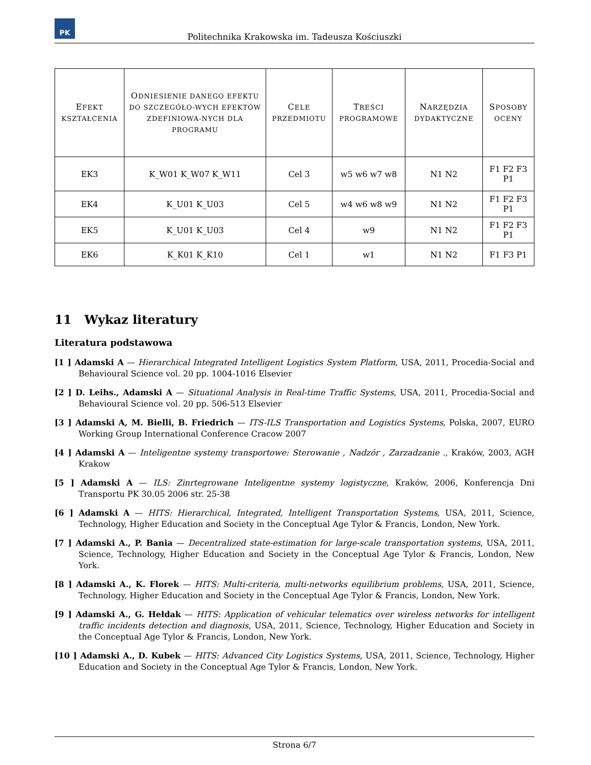PK
Politechnika Krakowska im. Tadeusza Kościuszki
| E FEKT KSZTAŁCENIA | O DNIESIENIE DANEGO EFEKTU DO SZCZEGÓŁO-WYCH EFEKTÓW ZDEFINIOWA-NYCH DLA PROGRAMU | C ELE PRZEDMIOTU | T REŚCI PROGRAMOWE | N ARZĘDZIA DYDAKTYCZNE | S POSOBY OCENY |
| --- | --- | --- | --- | --- | --- |
| EK3 | K_W01 K_W07 K_W11 | Cel 3 | w5 w6 w7 w8 | N1 N2 | F1 F2 F3 P1 |
| EK4 | K_U01 K_U03 | Cel 5 | w4 w6 w8 w9 | N1 N2 | F1 F2 F3 P1 |
| EK5 | K_U01 K_U03 | Cel 4 | w9 | N1 N2 | F1 F2 F3 P1 |
| EK6 | K_K01 K_K10 | Cel 1 | w1 | N1 N2 | F1 F3 P1 |
11 Wykaz literatury
Literatura podstawowa
[1 ] Adamski A — Hierarchical Integrated Intelligent Logistics System Platform, USA, 2011, Procedia-Social and Behavioural Science vol. 20 pp. 1004-1016 Elsevier
[2 ] D. Leihs., Adamski A — Situational Analysis in Real-time Traffic Systems, USA, 2011, Procedia-Social and Behavioural Science vol. 20 pp. 506-513 Elsevier
[3 ] Adamski A, M. Bielli, B. Friedrich — ITS-ILS Transportation and Logistics Systems, Polska, 2007, EURO Working Group International Conference Cracow 2007
[4 ] Adamski A — Inteligentne systemy transportowe: Sterowanie , Nadzór , Zarzadzanie ., Kraków, 2003, AGH Krakow
[5 ] Adamski A — ILS: Zinrtegrowane Inteligentne systemy logistyczne, Kraków, 2006, Konferencja Dni Transportu PK 30.05 2006 str. 25-38
[6 ] Adamski A — HITS: Hierarchical, Integrated, Intelligent Transportation Systems, USA, 2011, Science, Technology, Higher Education and Society in the Conceptual Age Tylor & Francis, London, New York.
[7 ] Adamski A., P. Bania — Decentralized state-estimation for large-scale transportation systems, USA, 2011, Science, Technology, Higher Education and Society in the Conceptual Age Tylor & Francis, London, New York.
[8 ] Adamski A., K. Florek — HITS: Multi-criteria, multi-networks equilibrium problems, USA, 2011, Science, Technology, Higher Education and Society in the Conceptual Age Tylor & Francis, London, New York.
[9 ] Adamski A., G. Hełdak — HITS: Application of vehicular telematics over wireless networks for intelligent traffic incidents detection and diagnosis, USA, 2011, Science, Technology, Higher Education and Society in the Conceptual Age Tylor & Francis, London, New York.
[10 ] Adamski A., D. Kubek — HITS: Advanced City Logistics Systems, USA, 2011, Science, Technology, Higher Education and Society in the Conceptual Age Tylor & Francis, London, New York.
Strona 6/7